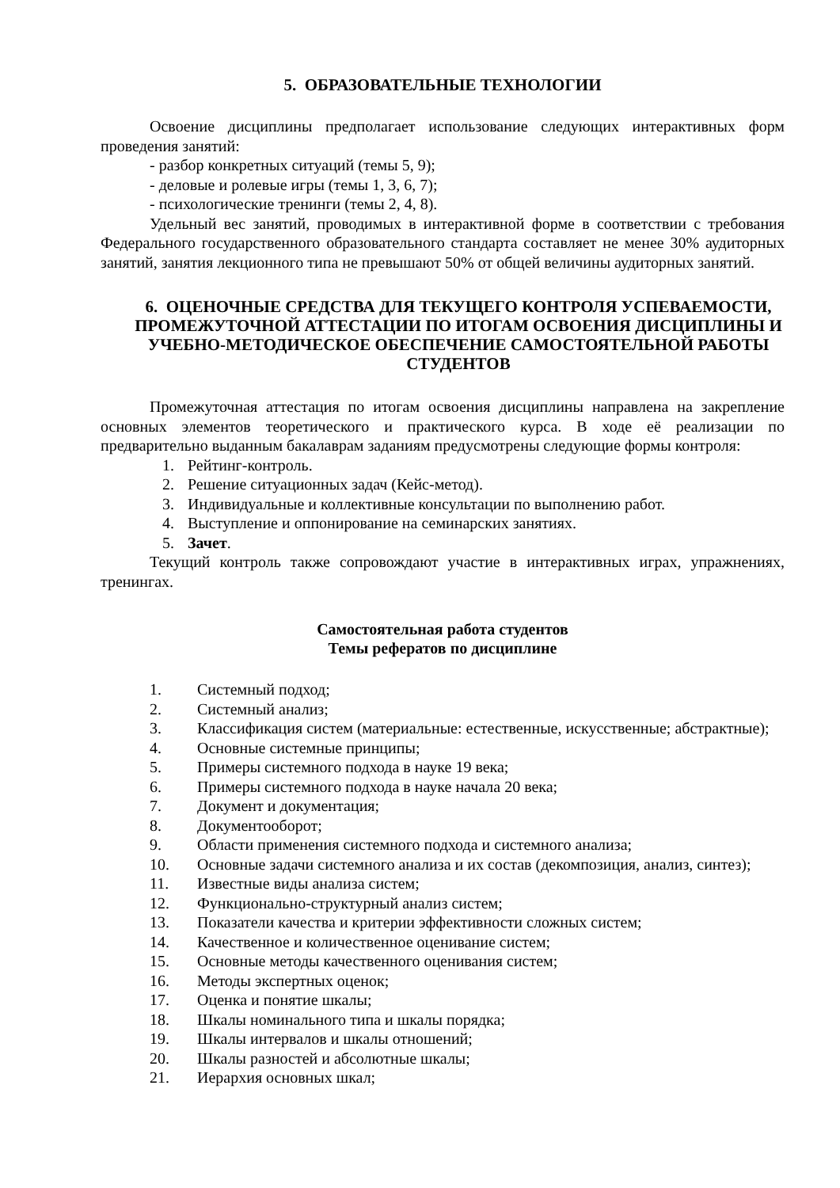5. ОБРАЗОВАТЕЛЬНЫЕ ТЕХНОЛОГИИ
Освоение дисциплины предполагает использование следующих интерактивных форм проведения занятий:
- разбор конкретных ситуаций (темы 5, 9);
- деловые и ролевые игры (темы 1, 3, 6, 7);
- психологические тренинги (темы 2, 4, 8).
Удельный вес занятий, проводимых в интерактивной форме в соответствии с требования Федерального государственного образовательного стандарта составляет не менее 30% аудиторных занятий, занятия лекционного типа не превышают 50% от общей величины аудиторных занятий.
6. ОЦЕНОЧНЫЕ СРЕДСТВА ДЛЯ ТЕКУЩЕГО КОНТРОЛЯ УСПЕВАЕМОСТИ, ПРОМЕЖУТОЧНОЙ АТТЕСТАЦИИ ПО ИТОГАМ ОСВОЕНИЯ ДИСЦИПЛИНЫ И УЧЕБНО-МЕТОДИЧЕСКОЕ ОБЕСПЕЧЕНИЕ САМОСТОЯТЕЛЬНОЙ РАБОТЫ СТУДЕНТОВ
Промежуточная аттестация по итогам освоения дисциплины направлена на закрепление основных элементов теоретического и практического курса. В ходе её реализации по предварительно выданным бакалаврам заданиям предусмотрены следующие формы контроля:
1. Рейтинг-контроль.
2. Решение ситуационных задач (Кейс-метод).
3. Индивидуальные и коллективные консультации по выполнению работ.
4. Выступление и оппонирование на семинарских занятиях.
5. Зачет.
Текущий контроль также сопровождают участие в интерактивных играх, упражнениях, тренингах.
Самостоятельная работа студентов
Темы рефератов по дисциплине
1. Системный подход;
2. Системный анализ;
3. Классификация систем (материальные: естественные, искусственные; абстрактные);
4. Основные системные принципы;
5. Примеры системного подхода в науке 19 века;
6. Примеры системного подхода в науке начала 20 века;
7. Документ и документация;
8. Документооборот;
9. Области применения системного подхода и системного анализа;
10. Основные задачи системного анализа и их состав (декомпозиция, анализ, синтез);
11. Известные виды анализа систем;
12. Функционально-структурный анализ систем;
13. Показатели качества и критерии эффективности сложных систем;
14. Качественное и количественное оценивание систем;
15. Основные методы качественного оценивания систем;
16. Методы экспертных оценок;
17. Оценка и понятие шкалы;
18. Шкалы номинального типа и шкалы порядка;
19. Шкалы интервалов и шкалы отношений;
20. Шкалы разностей и абсолютные шкалы;
21. Иерархия основных шкал;